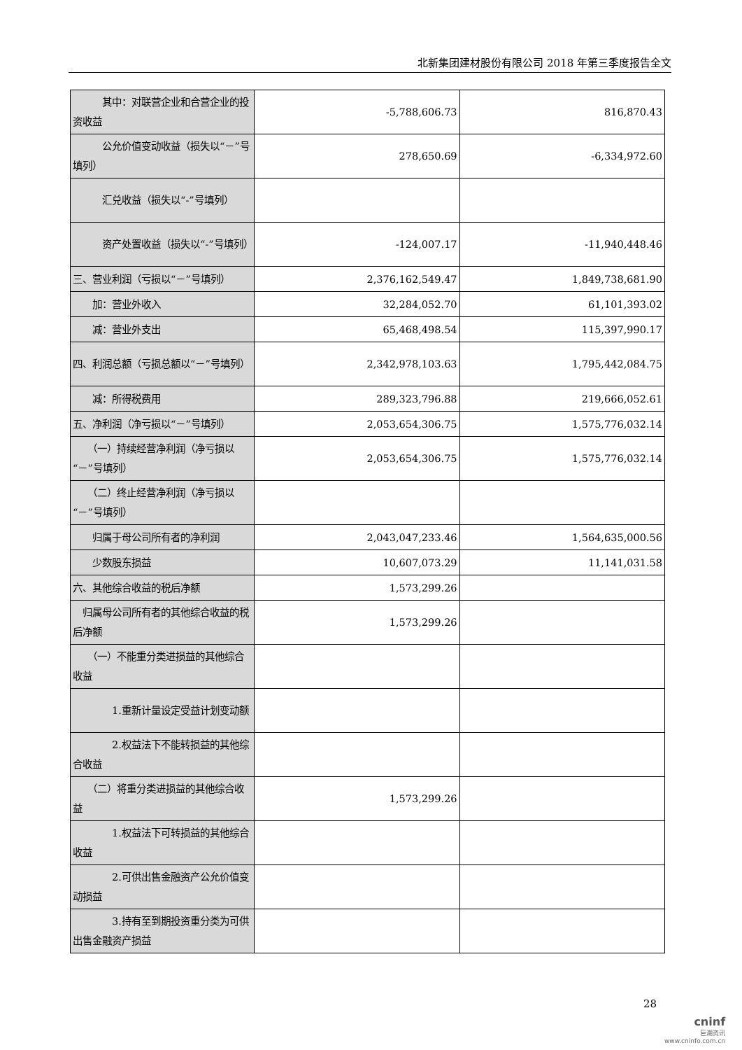北新集团建材股份有限公司 2018 年第三季度报告全文
| 其中：对联营企业和合营企业的投资收益 | -5,788,606.73 | 816,870.43 |
| 公允价值变动收益（损失以“－”号填列） | 278,650.69 | -6,334,972.60 |
| 汇兑收益（损失以“-”号填列） | | |
| 资产处置收益（损失以“-”号填列） | -124,007.17 | -11,940,448.46 |
| 三、营业利润（亏损以“－”号填列） | 2,376,162,549.47 | 1,849,738,681.90 |
| 加：营业外收入 | 32,284,052.70 | 61,101,393.02 |
| 减：营业外支出 | 65,468,498.54 | 115,397,990.17 |
| 四、利润总额（亏损总额以“－”号填列） | 2,342,978,103.63 | 1,795,442,084.75 |
| 减：所得税费用 | 289,323,796.88 | 219,666,052.61 |
| 五、净利润（净亏损以“－”号填列） | 2,053,654,306.75 | 1,575,776,032.14 |
| （一）持续经营净利润（净亏损以“－”号填列） | 2,053,654,306.75 | 1,575,776,032.14 |
| （二）终止经营净利润（净亏损以“－”号填列） | | |
| 归属于母公司所有者的净利润 | 2,043,047,233.46 | 1,564,635,000.56 |
| 少数股东损益 | 10,607,073.29 | 11,141,031.58 |
| 六、其他综合收益的税后净额 | 1,573,299.26 | |
| 归属母公司所有者的其他综合收益的税后净额 | 1,573,299.26 | |
| （一）不能重分类进损益的其他综合收益 | | |
| 1.重新计量设定受益计划变动额 | | |
| 2.权益法下不能转损益的其他综合收益 | | |
| （二）将重分类进损益的其他综合收益 | 1,573,299.26 | |
| 1.权益法下可转损益的其他综合收益 | | |
| 2.可供出售金融资产公允价值变动损益 | | |
| 3.持有至到期投资重分类为可供出售金融资产损益 | | |
28
cninf
巨潮资讯
www.cninfo.com.cn